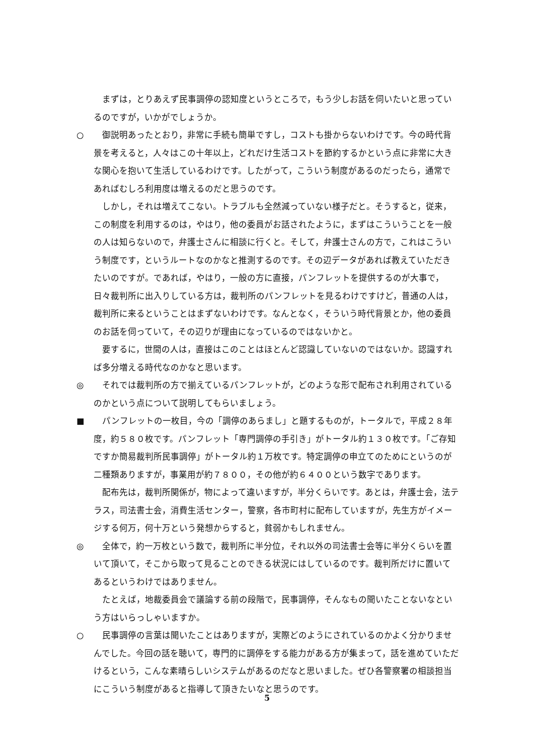まずは，とりあえず民事調停の認知度というところで，もう少しお話を伺いたいと思っているのですが，いかがでしょうか。
○ 御説明あったとおり，非常に手続も簡単ですし，コストも掛からないわけです。今の時代背景を考えると，人々はこの十年以上，どれだけ生活コストを節約するかという点に非常に大きな関心を抱いて生活しているわけです。したがって，こういう制度があるのだったら，通常であればむしろ利用度は増えるのだと思うのです。
しかし，それは増えてこない。トラブルも全然減っていない様子だと。そうすると，従来，この制度を利用するのは，やはり，他の委員がお話されたように，まずはこういうことを一般の人は知らないので，弁護士さんに相談に行くと。そして，弁護士さんの方で，これはこういう制度です，というルートなのかなと推測するのです。その辺データがあれば教えていただきたいのですが。であれば，やはり，一般の方に直接，パンフレットを提供するのが大事で，日々裁判所に出入りしている方は，裁判所のパンフレットを見るわけですけど，普通の人は，裁判所に来るということはまずないわけです。なんとなく，そういう時代背景とか，他の委員のお話を伺っていて，その辺りが理由になっているのではないかと。
要するに，世間の人は，直接はこのことはほとんど認識していないのではないか。認識すれば多分増える時代なのかなと思います。
◎ それでは裁判所の方で揃えているパンフレットが，どのような形で配布され利用されているのかという点について説明してもらいましょう。
■ パンフレットの一枚目，今の「調停のあらまし」と題するものが，トータルで，平成２８年度，約５８０枚です。パンフレット「専門調停の手引き」がトータル約１３０枚です。「ご存知ですか簡易裁判所民事調停」がトータル約１万枚です。特定調停の申立てのためにというのが二種類ありますが，事業用が約７８００，その他が約６４００という数字であります。
配布先は，裁判所関係が，物によって違いますが，半分くらいです。あとは，弁護士会，法テラス，司法書士会，消費生活センター，警察，各市町村に配布していますが，先生方がイメージする何万，何十万という発想からすると，貧弱かもしれません。
◎ 全体で，約一万枚という数で，裁判所に半分位，それ以外の司法書士会等に半分くらいを置いて頂いて，そこから取って見ることのできる状況にはしているのです。裁判所だけに置いてあるというわけではありません。
たとえば，地裁委員会で議論する前の段階で，民事調停，そんなもの聞いたことないなという方はいらっしゃいますか。
○ 民事調停の言葉は聞いたことはありますが，実際どのようにされているのかよく分かりませんでした。今回の話を聴いて，専門的に調停をする能力がある方が集まって，話を進めていただけるという，こんな素晴らしいシステムがあるのだなと思いました。ぜひ各警察署の相談担当にこういう制度があると指導して頂きたいなと思うのです。
5